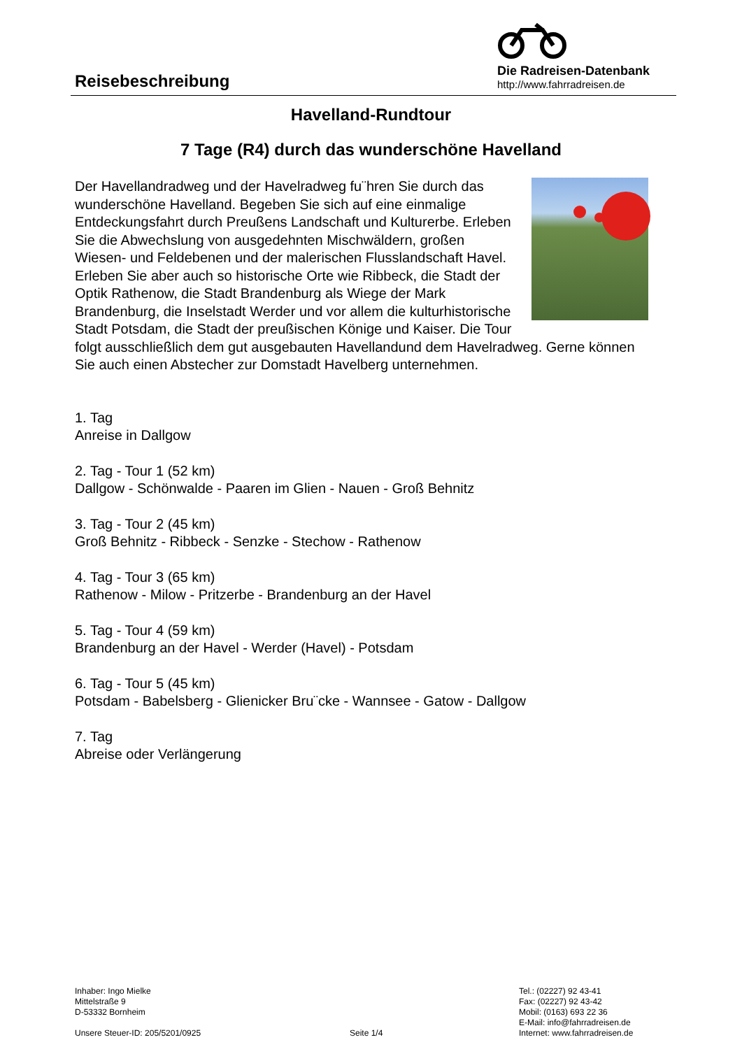Reisebeschreibung
Die Radreisen-Datenbank
http://www.fahrradreisen.de
Havelland-Rundtour
7 Tage (R4) durch das wunderschöne Havelland
Der Havellandradweg und der Havelradweg fu¨hren Sie durch das wunderschöne Havelland. Begeben Sie sich auf eine einmalige Entdeckungsfahrt durch Preußens Landschaft und Kulturerbe. Erleben Sie die Abwechslung von ausgedehnten Mischwäldern, großen Wiesen- und Feldebenen und der malerischen Flusslandschaft Havel. Erleben Sie aber auch so historische Orte wie Ribbeck, die Stadt der Optik Rathenow, die Stadt Brandenburg als Wiege der Mark Brandenburg, die Inselstadt Werder und vor allem die kulturhistorische Stadt Potsdam, die Stadt der preußischen Könige und Kaiser. Die Tour folgt ausschließlich dem gut ausgebauten Havellandund dem Havelradweg. Gerne können Sie auch einen Abstecher zur Domstadt Havelberg unternehmen.
1. Tag
Anreise in Dallgow
2. Tag - Tour 1 (52 km)
Dallgow - Schönwalde - Paaren im Glien - Nauen - Groß Behnitz
3. Tag - Tour 2 (45 km)
Groß Behnitz - Ribbeck - Senzke - Stechow - Rathenow
4. Tag - Tour 3 (65 km)
Rathenow - Milow - Pritzerbe - Brandenburg an der Havel
5. Tag - Tour 4 (59 km)
Brandenburg an der Havel - Werder (Havel) - Potsdam
6. Tag - Tour 5 (45 km)
Potsdam - Babelsberg - Glienicker Bru¨cke - Wannsee - Gatow - Dallgow
7. Tag
Abreise oder Verlängerung
Inhaber: Ingo Mielke
Mittelstraße 9
D-53332 Bornheim
Unsere Steuer-ID: 205/5201/0925
Seite 1/4
Tel.: (02227) 92 43-41
Fax: (02227) 92 43-42
Mobil: (0163) 693 22 36
E-Mail: info@fahrradreisen.de
Internet: www.fahrradreisen.de